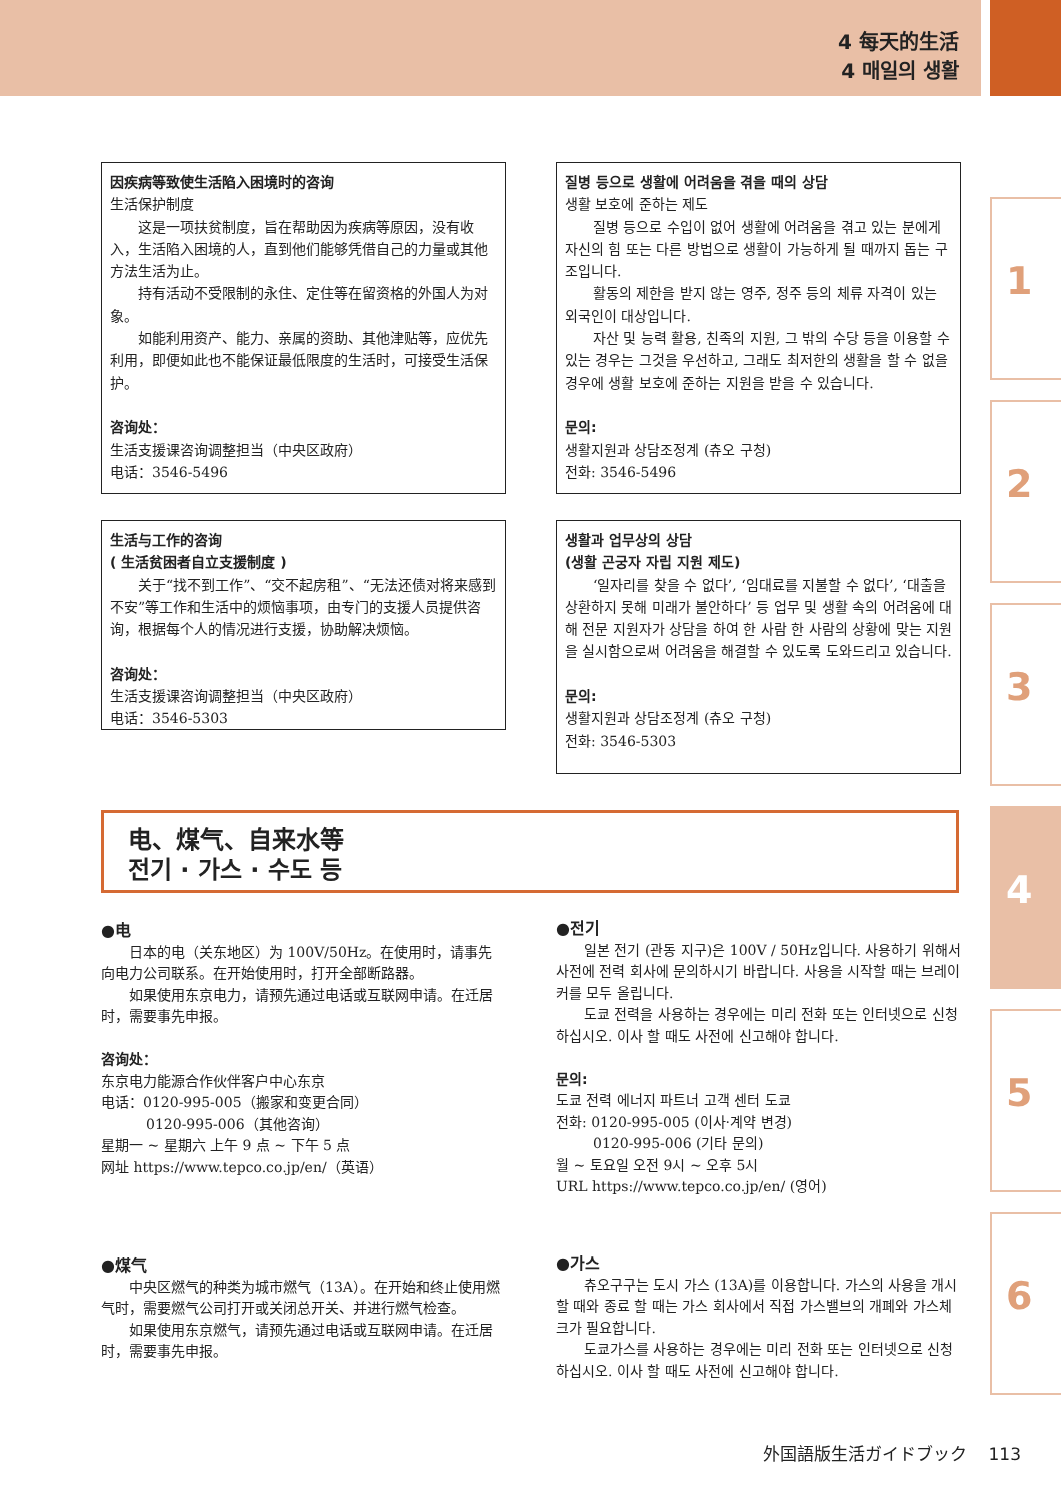4 每天的生活
4 매일의 생활
因疾病等致使生活陷入困境时的咨询
生活保护制度
这是一项扶贫制度，旨在帮助因为疾病等原因，没有收入，生活陷入困境的人，直到他们能够凭借自己的力量或其他方法生活为止。
持有活动不受限制的永住、定住等在留资格的外国人为对象。
如能利用资产、能力、亲属的资助、其他津贴等，应优先利用，即便如此也不能保证最低限度的生活时，可接受生活保护。
咨询处：
生活支援课咨询调整担当（中央区政府）
电话：3546-5496
질병 등으로 생활에 어려움을 겪을 때의 상담
생활 보호에 준하는 제도
질병 등으로 수입이 없어 생활에 어려움을 겪고 있는 분에게 자신의 힘 또는 다른 방법으로 생활이 가능하게 될 때까지 돕는 구조입니다.
활동의 제한을 받지 않는 영주, 정주 등의 체류 자격이 있는 외국인이 대상입니다.
자산 및 능력 활용, 친족의 지원, 그 밖의 수당 등을 이용할 수 있는 경우는 그것을 우선하고, 그래도 최저한의 생활을 할 수 없을 경우에 생활 보호에 준하는 지원을 받을 수 있습니다.
문의:
생활지원과 상담조정계 (츄오 구청)
전화: 3546-5496
生活与工作的咨询
( 生活贫困者自立支援制度 )
关于“找不到工作”、“交不起房租”、“无法还债对将来感到不安”等工作和生活中的烦恼事项，由专门的支援人员提供咨询，根据每个人的情况进行支援，协助解决烦恼。
咨询处：
生活支援课咨询调整担当（中央区政府）
电话：3546-5303
생활과 업무상의 상담
(생활 곤궁자 자립 지원 제도)
‘일자리를 찾을 수 없다’, ‘임대료를 지불할 수 없다’, ‘대출을 상환하지 못해 미래가 불안하다’ 등 업무 및 생활 속의 어려움에 대해 전문 지원자가 상담을 하여 한 사람 한 사람의 상황에 맞는 지원을 실시함으로써 어려움을 해결할 수 있도록 도와드리고 있습니다.
문의:
생활지원과 상담조정계 (츄오 구청)
전화: 3546-5303
电、煤气、自来水等
전기 · 가스 · 수도 등
●电
日本的电（关东地区）为 100V/50Hz。在使用时，请事先向电力公司联系。在开始使用时，打开全部断路器。
如果使用东京电力，请预先通过电话或互联网申请。在迁居时，需要事先申报。
咨询处：
东京电力能源合作伙伴客户中心东京
电话：0120-995-005（搬家和变更合同）
0120-995-006（其他咨询）
星期一 ~ 星期六 上午 9 点 ~ 下午 5 点
网址 https://www.tepco.co.jp/en/（英语）
●전기
일본 전기 (관동 지구)은 100V / 50Hz입니다. 사용하기 위해서 사전에 전력 회사에 문의하시기 바랍니다. 사용을 시작할 때는 브레이커를 모두 올립니다.
도쿄 전력을 사용하는 경우에는 미리 전화 또는 인터넷으로 신청 하십시오. 이사 할 때도 사전에 신고해야 합니다.
문의:
도쿄 전력 에너지 파트너 고객 센터 도쿄
전화: 0120-995-005 (이사·계약 변경)
0120-995-006 (기타 문의)
월 ~ 토요일 오전 9시 ~ 오후 5시
URL https://www.tepco.co.jp/en/ (영어)
●煤气
中央区燃气的种类为城市燃气（13A）。在开始和终止使用燃气时，需要燃气公司打开或关闭总开关、并进行燃气检查。
如果使用东京燃气，请预先通过电话或互联网申请。在迁居时，需要事先申报。
●가스
츄오구구는 도시 가스 (13A)를 이용합니다. 가스의 사용을 개시 할 때와 종료 할 때는 가스 회사에서 직접 가스밸브의 개폐와 가스체크가 필요합니다.
도쿄가스를 사용하는 경우에는 미리 전화 또는 인터넷으로 신청 하십시오. 이사 할 때도 사전에 신고해야 합니다.
1
2
3
4
5
6
外国語版生活ガイドブック 113